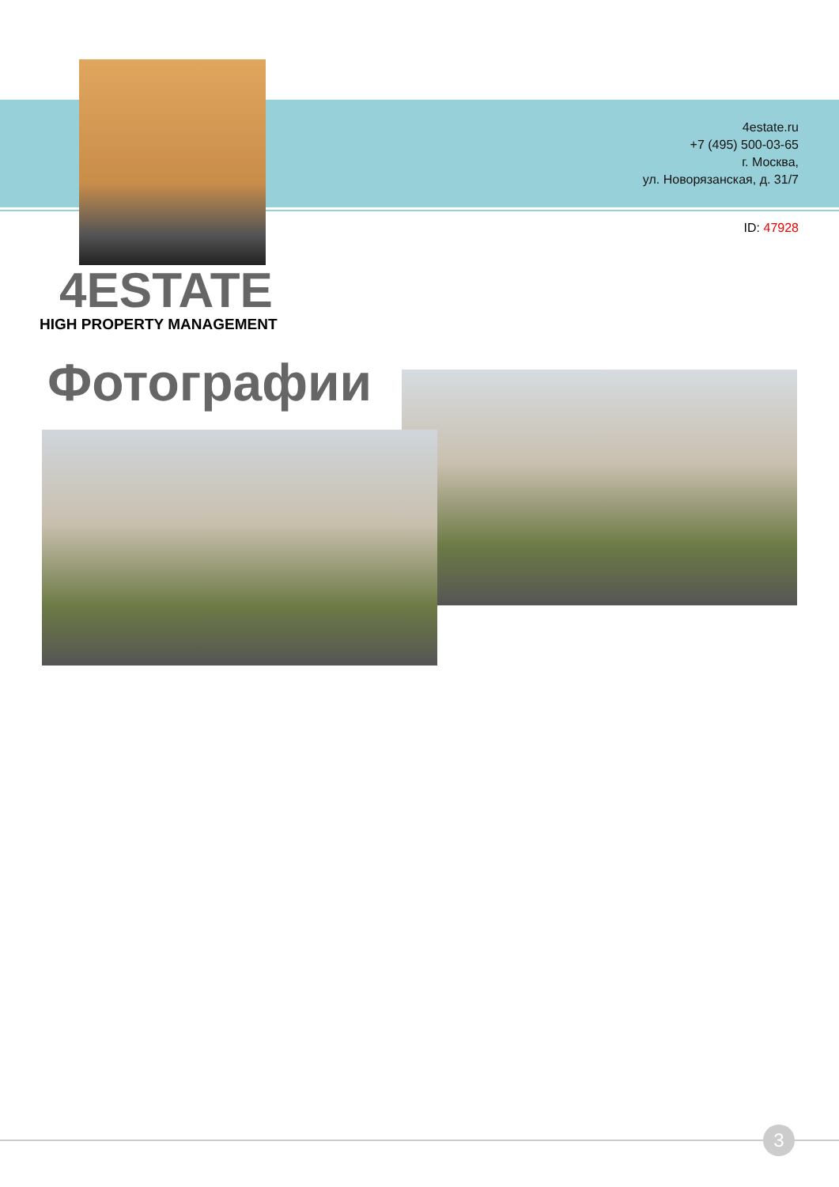4estate.ru
+7 (495) 500-03-65
г. Москва,
ул. Новорязанская, д. 31/7
ID: 47928
4ESTATE
HIGH PROPERTY MANAGEMENT
Фотографии
3